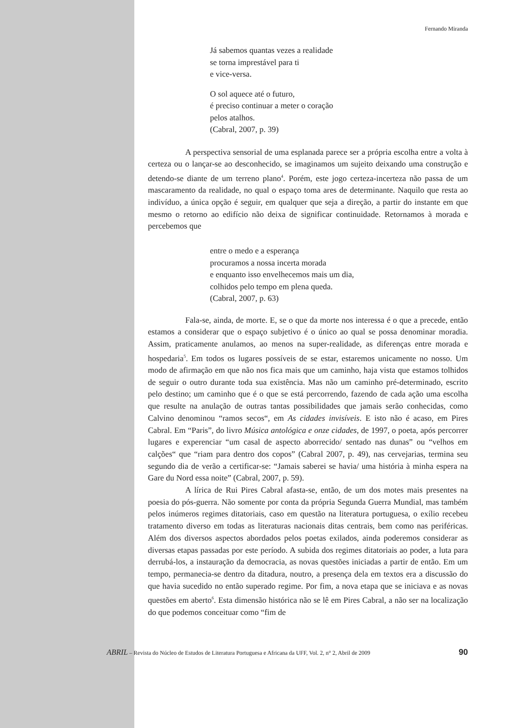Fernando Miranda
Já sabemos quantas vezes a realidade
se torna imprestável para ti
e vice-versa.
O sol aquece até o futuro,
é preciso continuar a meter o coração
pelos atalhos.
(Cabral, 2007, p. 39)
A perspectiva sensorial de uma esplanada parece ser a própria escolha entre a volta à certeza ou o lançar-se ao desconhecido, se imaginamos um sujeito deixando uma construção e detendo-se diante de um terreno plano<sup>4</sup>. Porém, este jogo certeza-incerteza não passa de um mascaramento da realidade, no qual o espaço toma ares de determinante. Naquilo que resta ao indivíduo, a única opção é seguir, em qualquer que seja a direção, a partir do instante em que mesmo o retorno ao edifício não deixa de significar continuidade. Retornamos à morada e percebemos que
entre o medo e a esperança
procuramos a nossa incerta morada
e enquanto isso envelhecemos mais um dia,
colhidos pelo tempo em plena queda.
(Cabral, 2007, p. 63)
Fala-se, ainda, de morte. E, se o que da morte nos interessa é o que a precede, então estamos a considerar que o espaço subjetivo é o único ao qual se possa denominar moradia. Assim, praticamente anulamos, ao menos na super-realidade, as diferenças entre morada e hospedaria<sup>5</sup>. Em todos os lugares possíveis de se estar, estaremos unicamente no nosso. Um modo de afirmação em que não nos fica mais que um caminho, haja vista que estamos tolhidos de seguir o outro durante toda sua existência. Mas não um caminho pré-determinado, escrito pelo destino; um caminho que é o que se está percorrendo, fazendo de cada ação uma escolha que resulte na anulação de outras tantas possibilidades que jamais serão conhecidas, como Calvino denominou “ramos secos“, em As cidades invisíveis. E isto não é acaso, em Pires Cabral. Em “Paris”, do livro Música antológica e onze cidades, de 1997, o poeta, após percorrer lugares e experenciar “um casal de aspecto aborrecido/ sentado nas dunas” ou “velhos em calções“ que “riam para dentro dos copos” (Cabral 2007, p. 49), nas cervejarias, termina seu segundo dia de verão a certificar-se: “Jamais saberei se havia/ uma história à minha espera na Gare du Nord essa noite” (Cabral, 2007, p. 59).
A lírica de Rui Pires Cabral afasta-se, então, de um dos motes mais presentes na poesia do pós-guerra. Não somente por conta da própria Segunda Guerra Mundial, mas também pelos inúmeros regimes ditatoriais, caso em questão na literatura portuguesa, o exílio recebeu tratamento diverso em todas as literaturas nacionais ditas centrais, bem como nas periféricas. Além dos diversos aspectos abordados pelos poetas exilados, ainda poderemos considerar as diversas etapas passadas por este período. A subida dos regimes ditatoriais ao poder, a luta para derrubá-los, a instauração da democracia, as novas questões iniciadas a partir de então. Em um tempo, permanecia-se dentro da ditadura, noutro, a presença dela em textos era a discussão do que havia sucedido no então superado regime. Por fim, a nova etapa que se iniciava e as novas questões em aberto<sup>6</sup>. Esta dimensão histórica não se lê em Pires Cabral, a não ser na localização do que podemos conceituar como “fim de
ABRIL – Revista do Núcleo de Estudos de Literatura Portuguesa e Africana da UFF, Vol. 2, n° 2, Abril de 2009 90